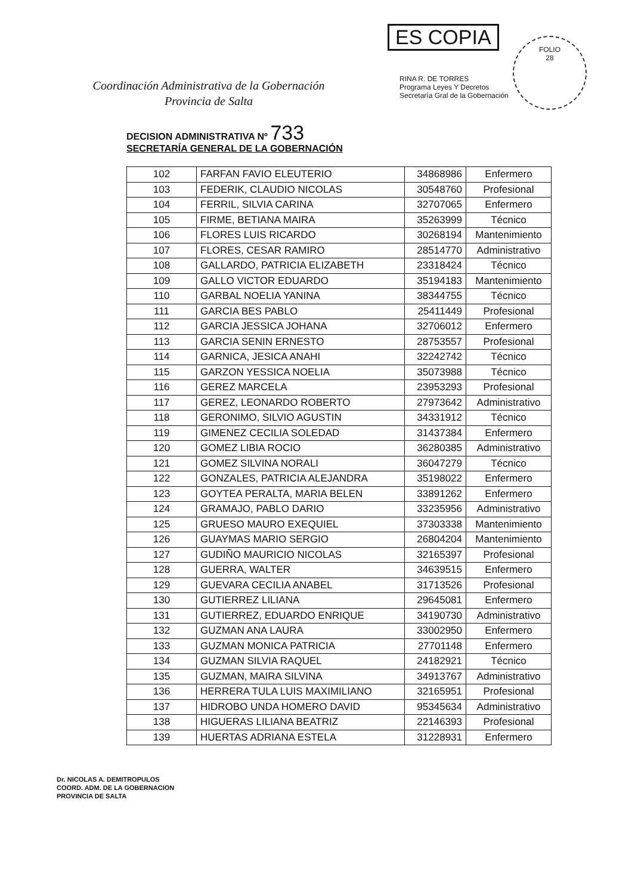ES COPIA
RINA R. DE TORRES
Programa Leyes Y Decretos
Secretaría Gral de la Gobernación
FOLIO
28
Coordinación Administrativa de la Gobernación
Provincia de Salta
DECISION ADMINISTRATIVA Nº 733
SECRETARÍA GENERAL DE LA GOBERNACIÓN
| 102 | FARFAN FAVIO ELEUTERIO | 34868986 | Enfermero |
| 103 | FEDERIK, CLAUDIO NICOLAS | 30548760 | Profesional |
| 104 | FERRIL, SILVIA CARINA | 32707065 | Enfermero |
| 105 | FIRME, BETIANA MAIRA | 35263999 | Técnico |
| 106 | FLORES LUIS RICARDO | 30268194 | Mantenimiento |
| 107 | FLORES, CESAR RAMIRO | 28514770 | Administrativo |
| 108 | GALLARDO, PATRICIA ELIZABETH | 23318424 | Técnico |
| 109 | GALLO VICTOR EDUARDO | 35194183 | Mantenimiento |
| 110 | GARBAL NOELIA YANINA | 38344755 | Técnico |
| 111 | GARCIA BES PABLO | 25411449 | Profesional |
| 112 | GARCIA JESSICA JOHANA | 32706012 | Enfermero |
| 113 | GARCIA SENIN ERNESTO | 28753557 | Profesional |
| 114 | GARNICA, JESICA ANAHI | 32242742 | Técnico |
| 115 | GARZON YESSICA NOELIA | 35073988 | Técnico |
| 116 | GEREZ MARCELA | 23953293 | Profesional |
| 117 | GEREZ, LEONARDO ROBERTO | 27973642 | Administrativo |
| 118 | GERONIMO, SILVIO AGUSTIN | 34331912 | Técnico |
| 119 | GIMENEZ CECILIA SOLEDAD | 31437384 | Enfermero |
| 120 | GOMEZ LIBIA ROCIO | 36280385 | Administrativo |
| 121 | GOMEZ SILVINA NORALI | 36047279 | Técnico |
| 122 | GONZALES, PATRICIA ALEJANDRA | 35198022 | Enfermero |
| 123 | GOYTEA PERALTA, MARIA BELEN | 33891262 | Enfermero |
| 124 | GRAMAJO, PABLO DARIO | 33235956 | Administrativo |
| 125 | GRUESO MAURO EXEQUIEL | 37303338 | Mantenimiento |
| 126 | GUAYMAS MARIO SERGIO | 26804204 | Mantenimiento |
| 127 | GUDIÑO MAURICIO NICOLAS | 32165397 | Profesional |
| 128 | GUERRA, WALTER | 34639515 | Enfermero |
| 129 | GUEVARA CECILIA ANABEL | 31713526 | Profesional |
| 130 | GUTIERREZ LILIANA | 29645081 | Enfermero |
| 131 | GUTIERREZ, EDUARDO ENRIQUE | 34190730 | Administrativo |
| 132 | GUZMAN ANA LAURA | 33002950 | Enfermero |
| 133 | GUZMAN MONICA PATRICIA | 27701148 | Enfermero |
| 134 | GUZMAN SILVIA RAQUEL | 24182921 | Técnico |
| 135 | GUZMAN, MAIRA SILVINA | 34913767 | Administrativo |
| 136 | HERRERA TULA LUIS MAXIMILIANO | 32165951 | Profesional |
| 137 | HIDROBO UNDA HOMERO DAVID | 95345634 | Administrativo |
| 138 | HIGUERAS LILIANA BEATRIZ | 22146393 | Profesional |
| 139 | HUERTAS ADRIANA ESTELA | 31228931 | Enfermero |
Dr. NICOLAS A. DEMITROPULOS
COORD. ADM. DE LA GOBERNACION
PROVINCIA DE SALTA